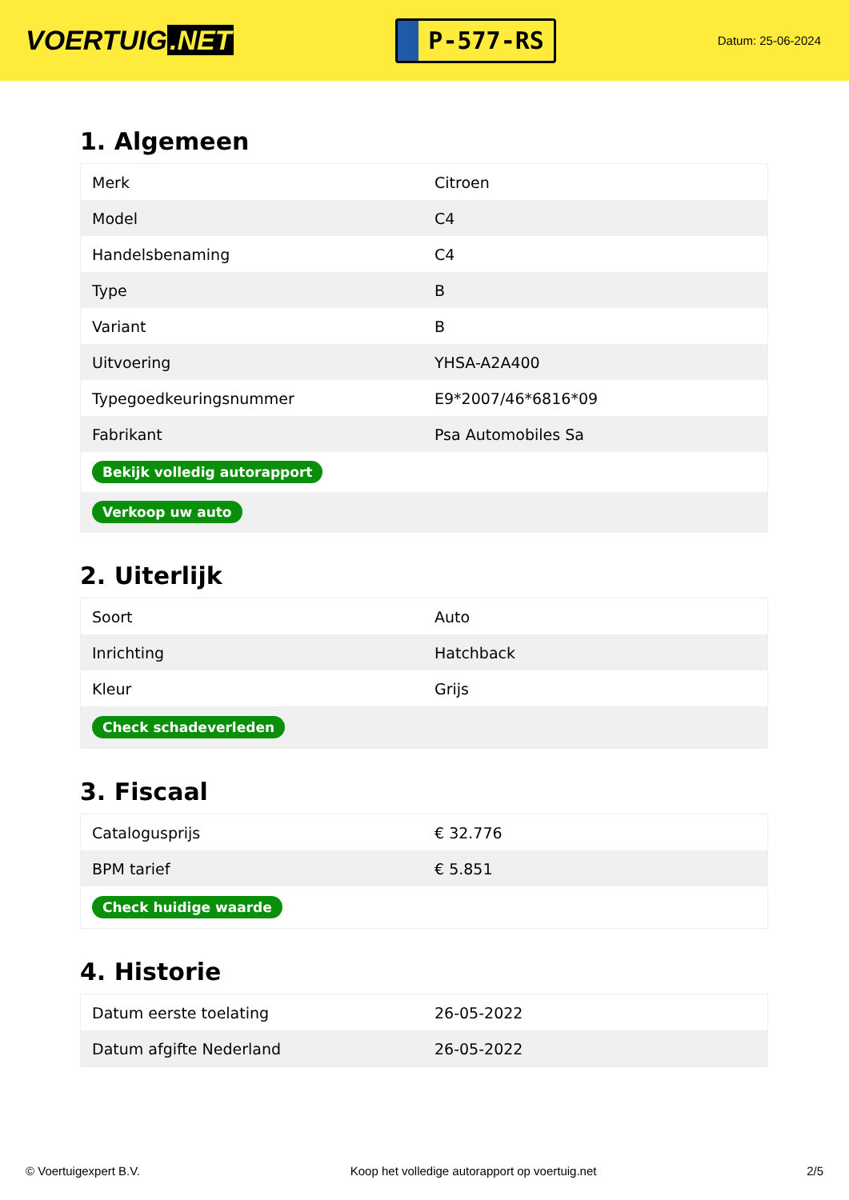VOERTUIG.NET
P-577-RS
Datum: 25-06-2024
1. Algemeen
| Merk | Citroen |
| Model | C4 |
| Handelsbenaming | C4 |
| Type | B |
| Variant | B |
| Uitvoering | YHSA-A2A400 |
| Typegoedkeuringsnummer | E9*2007/46*6816*09 |
| Fabrikant | Psa Automobiles Sa |
| Bekijk volledig autorapport | |
| Verkoop uw auto | |
2. Uiterlijk
| Soort | Auto |
| Inrichting | Hatchback |
| Kleur | Grijs |
| Check schadeverleden | |
3. Fiscaal
| Catalogusprijs | € 32.776 |
| BPM tarief | € 5.851 |
| Check huidige waarde | |
4. Historie
| Datum eerste toelating | 26-05-2022 |
| Datum afgifte Nederland | 26-05-2022 |
© Voertuigexpert B.V. Koop het volledige autorapport op voertuig.net 2/5